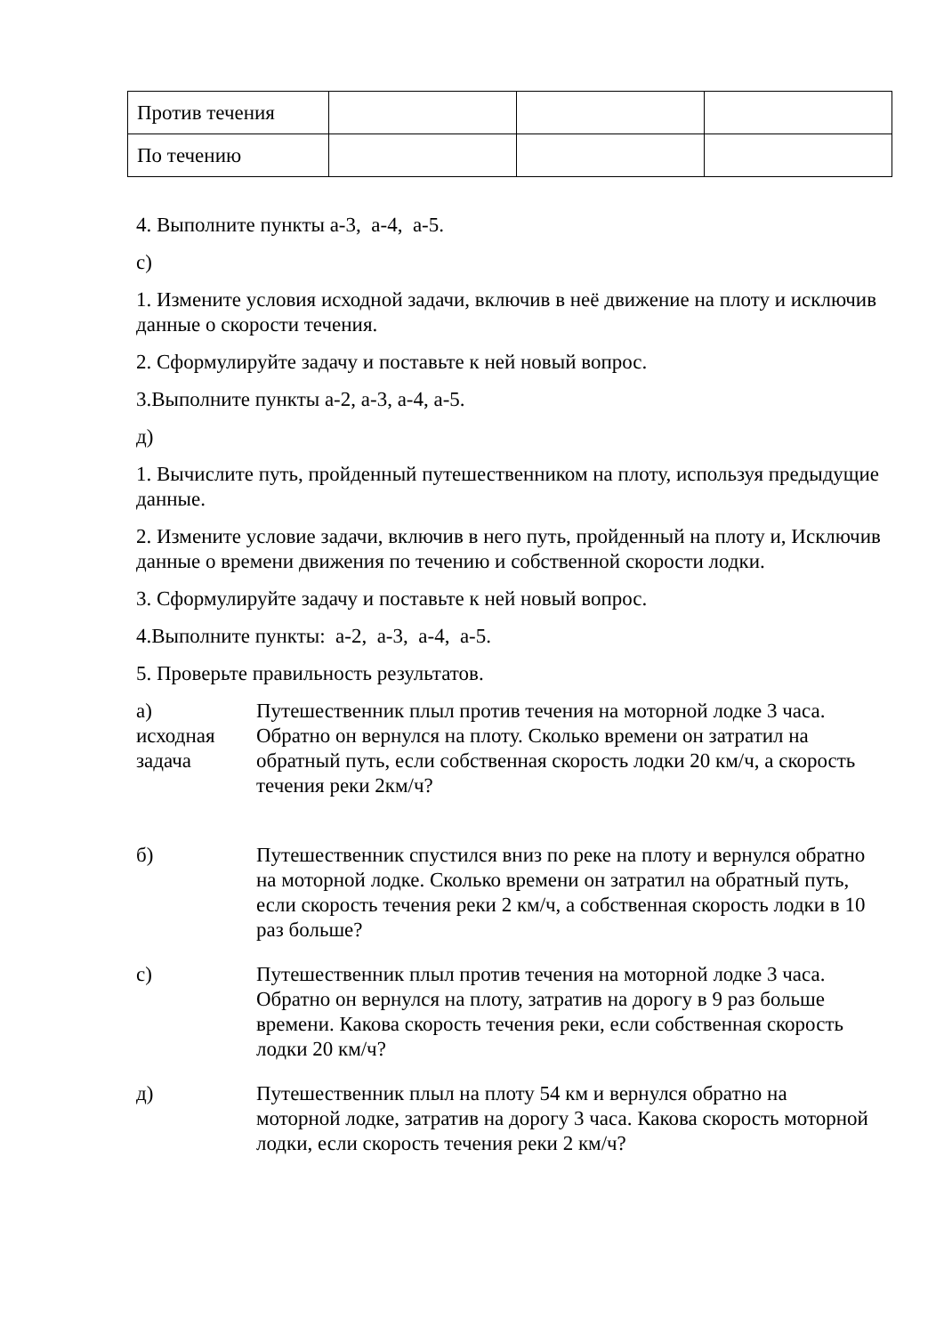| Против течения | | | |
| По течению | | | |
4. Выполните пункты а-3, а-4, а-5.
с)
1. Измените условия исходной задачи, включив в неё движение на плоту и исключив данные о скорости течения.
2. Сформулируйте задачу и поставьте к ней новый вопрос.
3.Выполните пункты а-2, а-3, а-4, а-5.
д)
1. Вычислите путь, пройденный путешественником на плоту, используя предыдущие данные.
2. Измените условие задачи, включив в него путь, пройденный на плоту и, Исключив данные о времени движения по течению и собственной скорости лодки.
3. Сформулируйте задачу и поставьте к ней новый вопрос.
4.Выполните пункты: а-2, а-3, а-4, а-5.
5. Проверьте правильность результатов.
| а) исходная задача | Путешественник плыл против течения на моторной лодке 3 часа. Обратно он вернулся на плоту. Сколько времени он затратил на обратный путь, если собственная скорость лодки 20 км/ч, а скорость течения реки 2км/ч? |
| б) | Путешественник спустился вниз по реке на плоту и вернулся обратно на моторной лодке. Сколько времени он затратил на обратный путь, если скорость течения реки 2 км/ч, а собственная скорость лодки в 10 раз больше? |
| с) | Путешественник плыл против течения на моторной лодке 3 часа. Обратно он вернулся на плоту, затратив на дорогу в 9 раз больше времени. Какова скорость течения реки, если собственная скорость лодки 20 км/ч? |
| д) | Путешественник плыл на плоту 54 км и вернулся обратно на моторной лодке, затратив на дорогу 3 часа. Какова скорость моторной лодки, если скорость течения реки 2 км/ч? |